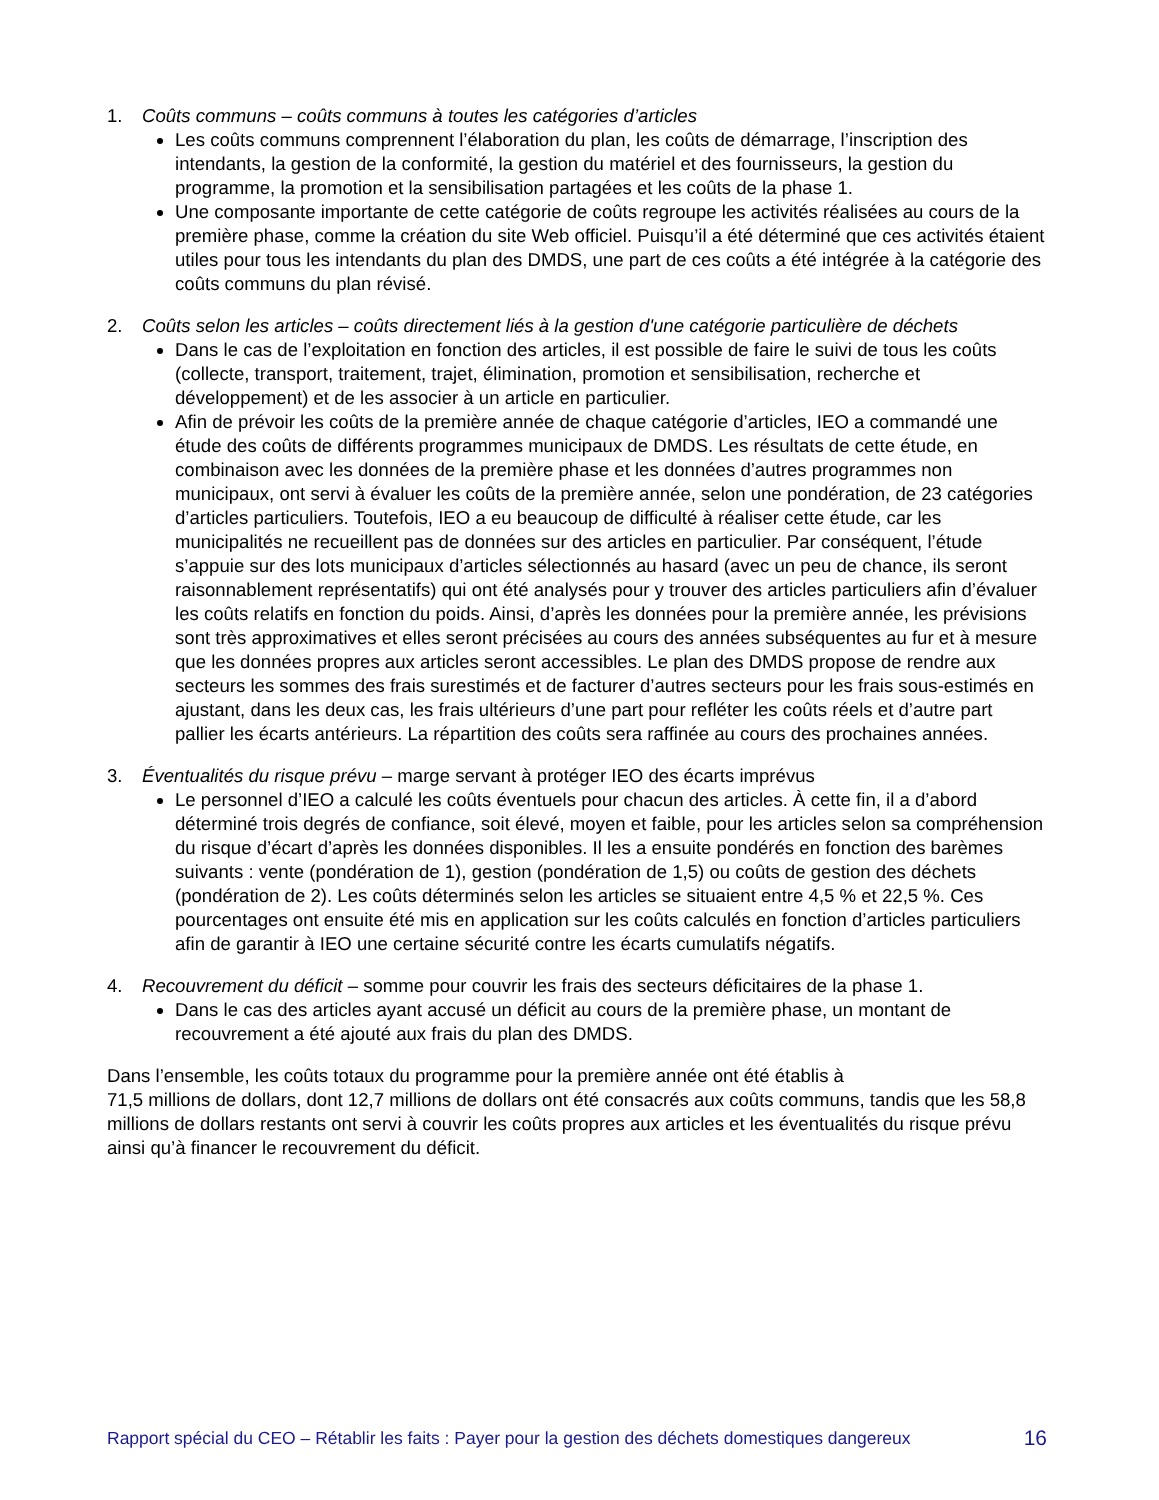1. Coûts communs – coûts communs à toutes les catégories d’articles
Les coûts communs comprennent l’élaboration du plan, les coûts de démarrage, l’inscription des intendants, la gestion de la conformité, la gestion du matériel et des fournisseurs, la gestion du programme, la promotion et la sensibilisation partagées et les coûts de la phase 1.
Une composante importante de cette catégorie de coûts regroupe les activités réalisées au cours de la première phase, comme la création du site Web officiel. Puisqu’il a été déterminé que ces activités étaient utiles pour tous les intendants du plan des DMDS, une part de ces coûts a été intégrée à la catégorie des coûts communs du plan révisé.
2. Coûts selon les articles – coûts directement liés à la gestion d'une catégorie particulière de déchets
Dans le cas de l’exploitation en fonction des articles, il est possible de faire le suivi de tous les coûts (collecte, transport, traitement, trajet, élimination, promotion et sensibilisation, recherche et développement) et de les associer à un article en particulier.
Afin de prévoir les coûts de la première année de chaque catégorie d’articles, IEO a commandé une étude des coûts de différents programmes municipaux de DMDS. Les résultats de cette étude, en combinaison avec les données de la première phase et les données d’autres programmes non municipaux, ont servi à évaluer les coûts de la première année, selon une pondération, de 23 catégories d’articles particuliers. Toutefois, IEO a eu beaucoup de difficulté à réaliser cette étude, car les municipalités ne recueillent pas de données sur des articles en particulier. Par conséquent, l’étude s’appuie sur des lots municipaux d’articles sélectionnés au hasard (avec un peu de chance, ils seront raisonnablement représentatifs) qui ont été analysés pour y trouver des articles particuliers afin d’évaluer les coûts relatifs en fonction du poids. Ainsi, d’après les données pour la première année, les prévisions sont très approximatives et elles seront précisées au cours des années subséquentes au fur et à mesure que les données propres aux articles seront accessibles. Le plan des DMDS propose de rendre aux secteurs les sommes des frais surestimés et de facturer d’autres secteurs pour les frais sous-estimés en ajustant, dans les deux cas, les frais ultérieurs d’une part pour refléter les coûts réels et d’autre part pallier les écarts antérieurs. La répartition des coûts sera raffinée au cours des prochaines années.
3. Éventualités du risque prévu – marge servant à protéger IEO des écarts imprévus
Le personnel d’IEO a calculé les coûts éventuels pour chacun des articles. À cette fin, il a d’abord déterminé trois degrés de confiance, soit élevé, moyen et faible, pour les articles selon sa compréhension du risque d’écart d’après les données disponibles. Il les a ensuite pondérés en fonction des barèmes suivants : vente (pondération de 1), gestion (pondération de 1,5) ou coûts de gestion des déchets (pondération de 2). Les coûts déterminés selon les articles se situaient entre 4,5 % et 22,5 %. Ces pourcentages ont ensuite été mis en application sur les coûts calculés en fonction d’articles particuliers afin de garantir à IEO une certaine sécurité contre les écarts cumulatifs négatifs.
4. Recouvrement du déficit – somme pour couvrir les frais des secteurs déficitaires de la phase 1.
Dans le cas des articles ayant accusé un déficit au cours de la première phase, un montant de recouvrement a été ajouté aux frais du plan des DMDS.
Dans l’ensemble, les coûts totaux du programme pour la première année ont été établis à
71,5 millions de dollars, dont 12,7 millions de dollars ont été consacrés aux coûts communs, tandis que les 58,8 millions de dollars restants ont servi à couvrir les coûts propres aux articles et les éventualités du risque prévu ainsi qu’à financer le recouvrement du déficit.
Rapport spécial du CEO – Rétablir les faits : Payer pour la gestion des déchets domestiques dangereux 16